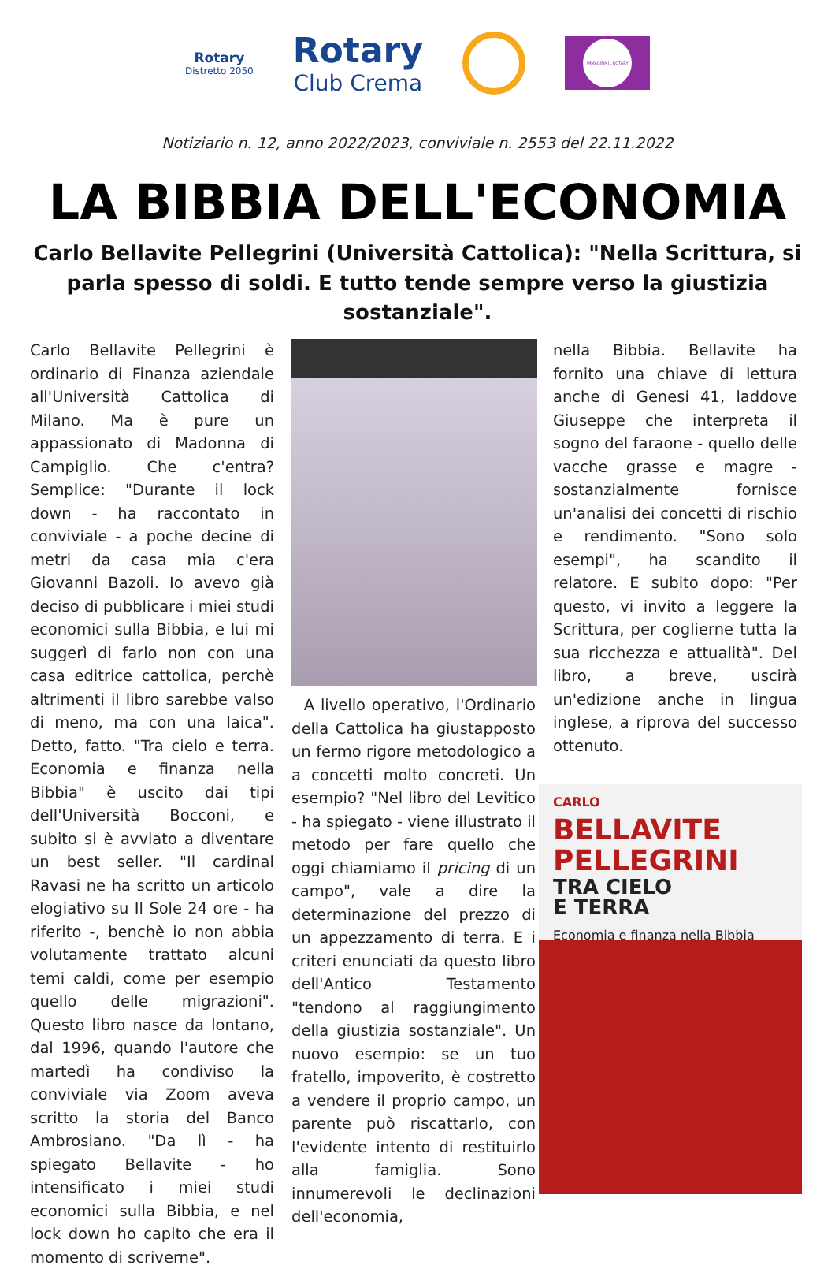Rotary
Distretto 2050
Rotary
Club Crema
IMMAGINA IL ROTARY
Notiziario n. 12, anno 2022/2023, conviviale n. 2553 del 22.11.2022
LA BIBBIA DELL'ECONOMIA
Carlo Bellavite Pellegrini (Università Cattolica): "Nella Scrittura, si parla spesso di soldi. E tutto tende sempre verso la giustizia sostanziale".
Carlo Bellavite Pellegrini è ordinario di Finanza aziendale all'Università Cattolica di Milano. Ma è pure un appassionato di Madonna di Campiglio. Che c'entra? Semplice: "Durante il lock down - ha raccontato in conviviale - a poche decine di metri da casa mia c'era Giovanni Bazoli. Io avevo già deciso di pubblicare i miei studi economici sulla Bibbia, e lui mi suggerì di farlo non con una casa editrice cattolica, perchè altrimenti il libro sarebbe valso di meno, ma con una laica". Detto, fatto. "Tra cielo e terra. Economia e finanza nella Bibbia" è uscito dai tipi dell'Università Bocconi, e subito si è avviato a diventare un best seller. "Il cardinal Ravasi ne ha scritto un articolo elogiativo su Il Sole 24 ore - ha riferito -, benchè io non abbia volutamente trattato alcuni temi caldi, come per esempio quello delle migrazioni". Questo libro nasce da lontano, dal 1996, quando l'autore che martedì ha condiviso la conviviale via Zoom aveva scritto la storia del Banco Ambrosiano. "Da lì - ha spiegato Bellavite - ho intensificato i miei studi economici sulla Bibbia, e nel lock down ho capito che era il momento di scriverne".
A livello operativo, l'Ordinario della Cattolica ha giustapposto un fermo rigore metodologico a a concetti molto concreti. Un esempio? "Nel libro del Levitico - ha spiegato - viene illustrato il metodo per fare quello che oggi chiamiamo il pricing di un campo", vale a dire la determinazione del prezzo di un appezzamento di terra. E i criteri enunciati da questo libro dell'Antico Testamento "tendono al raggiungimento della giustizia sostanziale". Un nuovo esempio: se un tuo fratello, impoverito, è costretto a vendere il proprio campo, un parente può riscattarlo, con l'evidente intento di restituirlo alla famiglia. Sono innumerevoli le declinazioni dell'economia,
nella Bibbia. Bellavite ha fornito una chiave di lettura anche di Genesi 41, laddove Giuseppe che interpreta il sogno del faraone - quello delle vacche grasse e magre - sostanzialmente fornisce un'analisi dei concetti di rischio e rendimento. "Sono solo esempi", ha scandito il relatore. E subito dopo: "Per questo, vi invito a leggere la Scrittura, per coglierne tutta la sua ricchezza e attualità". Del libro, a breve, uscirà un'edizione anche in lingua inglese, a riprova del successo ottenuto.
CARLO
BELLAVITE PELLEGRINI
TRA CIELO
E TERRA
Economia e finanza nella Bibbia